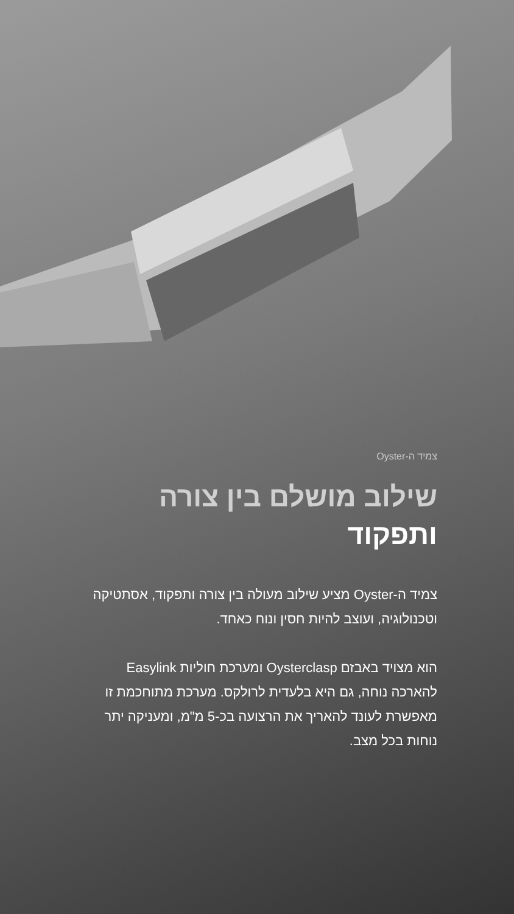צמיד ה-Oyster
שילוב מושלם בין צורה ותפקוד
צמיד ה-Oyster מציע שילוב מעולה בין צורה ותפקוד, אסתטיקה וטכנולוגיה, ועוצב להיות חסין ונוח כאחד.
הוא מצויד באבזם Oysterclasp ומערכת חוליות Easylink להארכה נוחה, גם היא בלעדית לרולקס. מערכת מתוחכמת זו מאפשרת לעונד להאריך את הרצועה בכ-5 מ"מ, ומעניקה יתר נוחות בכל מצב.